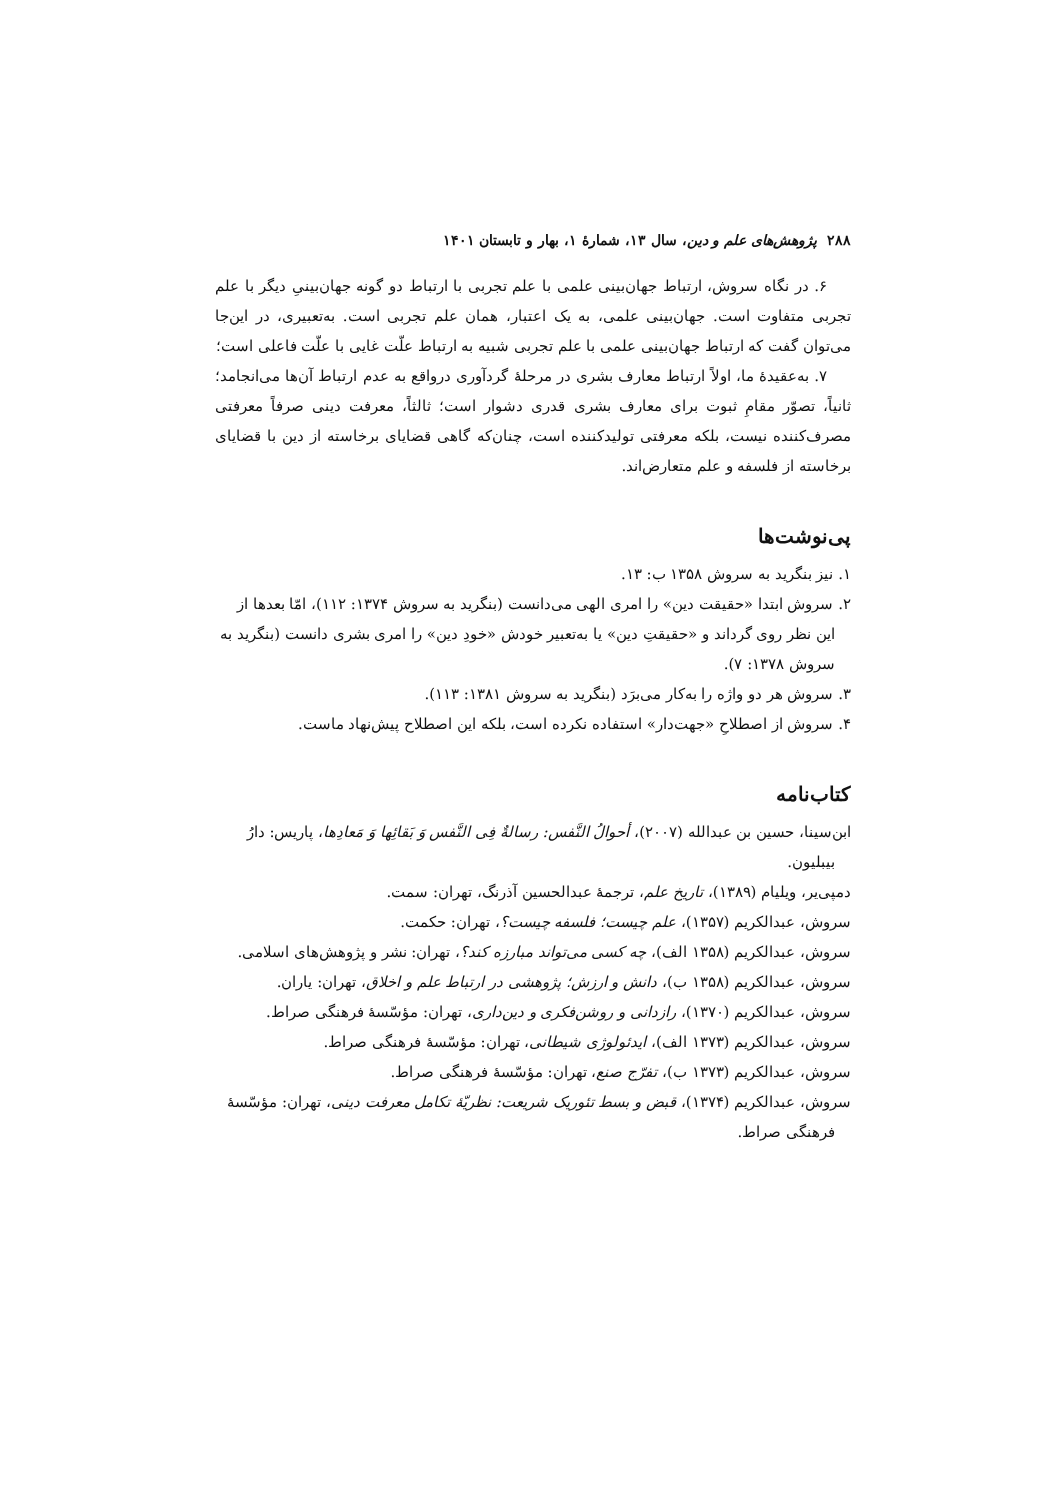۲۸۸ پژوهش‌های علم و دین، سال ۱۳، شمارهٔ ۱، بهار و تابستان ۱۴۰۱
۶. در نگاه سروش، ارتباط جهان‌بینی علمی با علم تجربی با ارتباط دو گونه جهان‌بینیِ دیگر با علم تجربی متفاوت است. جهان‌بینی علمی، به یک اعتبار، همان علم تجربی است. به‌تعبیری، در این‌جا می‌توان گفت که ارتباط جهان‌بینی علمی با علم تجربی شبیه به ارتباط علّت غایی با علّت فاعلی است؛
۷. به‌عقیدهٔ ما، اولاً ارتباط معارف بشری در مرحلهٔ گردآوری درواقع به عدم ارتباط آن‌ها می‌انجامد؛ ثانیاً، تصوّر مقامِ ثبوت برای معارف بشری قدری دشوار است؛ ثالثاً، معرفت دینی صرفاً معرفتی مصرف‌کننده نیست، بلکه معرفتی تولیدکننده است، چنان‌که گاهی قضایای برخاسته از دین با قضایای برخاسته از فلسفه و علم متعارض‌اند.
پی‌نوشت‌ها
۱. نیز بنگرید به سروش ۱۳۵۸ ب: ۱۳.
۲. سروش ابتدا «حقیقت دین» را امری الهی می‌دانست (بنگرید به سروش ۱۳۷۴: ۱۱۲)، امّا بعدها از این نظر روی گرداند و «حقیقتِ دین» یا به‌تعبیر خودش «خودِ دین» را امری بشری دانست (بنگرید به سروش ۱۳۷۸: ۷).
۳. سروش هر دو واژه را به‌کار می‌برَد (بنگرید به سروش ۱۳۸۱: ۱۱۳).
۴. سروش از اصطلاحِ «جهت‌دار» استفاده نکرده است، بلکه این اصطلاح پیش‌نهاد ماست.
کتاب‌نامه
ابن‌سینا، حسین بن عبدالله (۲۰۰۷)، أحوالُ النَّفس: رسالةٌ فِی النَّفس وَ بَقائِها وَ مَعادِها، پاریس: دارُ بیبلیون.
دمپی‌یر، ویلیام (۱۳۸۹)، تاریخ علم، ترجمهٔ عبدالحسین آذرنگ، تهران: سمت.
سروش، عبدالکریم (۱۳۵۷)، علم چیست؛ فلسفه چیست؟، تهران: حکمت.
سروش، عبدالکریم (۱۳۵۸ الف)، چه کسی می‌تواند مبارزه کند؟، تهران: نشر و پژوهش‌های اسلامی.
سروش، عبدالکریم (۱۳۵۸ ب)، دانش و ارزش؛ پژوهشی در ارتباط علم و اخلاق، تهران: یاران.
سروش، عبدالکریم (۱۳۷۰)، رازدانی و روشن‌فکری و دین‌داری، تهران: مؤسّسهٔ فرهنگی صراط.
سروش، عبدالکریم (۱۳۷۳ الف)، ایدئولوژی شیطانی، تهران: مؤسّسهٔ فرهنگی صراط.
سروش، عبدالکریم (۱۳۷۳ ب)، تفرّج صنع، تهران: مؤسّسهٔ فرهنگی صراط.
سروش، عبدالکریم (۱۳۷۴)، قبض و بسط تئوریک شریعت: نظریّهٔ تکامل معرفت دینی، تهران: مؤسّسهٔ فرهنگی صراط.